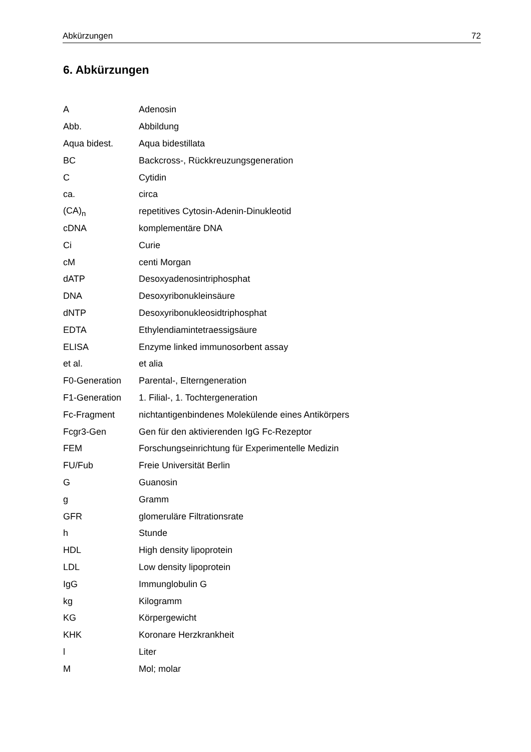Abkürzungen 72
6. Abkürzungen
| A | Adenosin |
| Abb. | Abbildung |
| Aqua bidest. | Aqua bidestillata |
| BC | Backcross-, Rückkreuzungsgeneration |
| C | Cytidin |
| ca. | circa |
| (CA)<sub>n</sub> | repetitives Cytosin-Adenin-Dinukleotid |
| cDNA | komplementäre DNA |
| Ci | Curie |
| cM | centi Morgan |
| dATP | Desoxyadenosintriphosphat |
| DNA | Desoxyribonukleinsäure |
| dNTP | Desoxyribonukleosidtriphosphat |
| EDTA | Ethylendiamintetraessigsäure |
| ELISA | Enzyme linked immunosorbent assay |
| et al. | et alia |
| F0-Generation | Parental-, Elterngeneration |
| F1-Generation | 1. Filial-, 1. Tochtergeneration |
| Fc-Fragment | nichtantigenbindenes Molekülende eines Antikörpers |
| Fcgr3-Gen | Gen für den aktivierenden IgG Fc-Rezeptor |
| FEM | Forschungseinrichtung für Experimentelle Medizin |
| FU/Fub | Freie Universität Berlin |
| G | Guanosin |
| g | Gramm |
| GFR | glomeruläre Filtrationsrate |
| h | Stunde |
| HDL | High density lipoprotein |
| LDL | Low density lipoprotein |
| IgG | Immunglobulin G |
| kg | Kilogramm |
| KG | Körpergewicht |
| KHK | Koronare Herzkrankheit |
| l | Liter |
| M | Mol; molar |